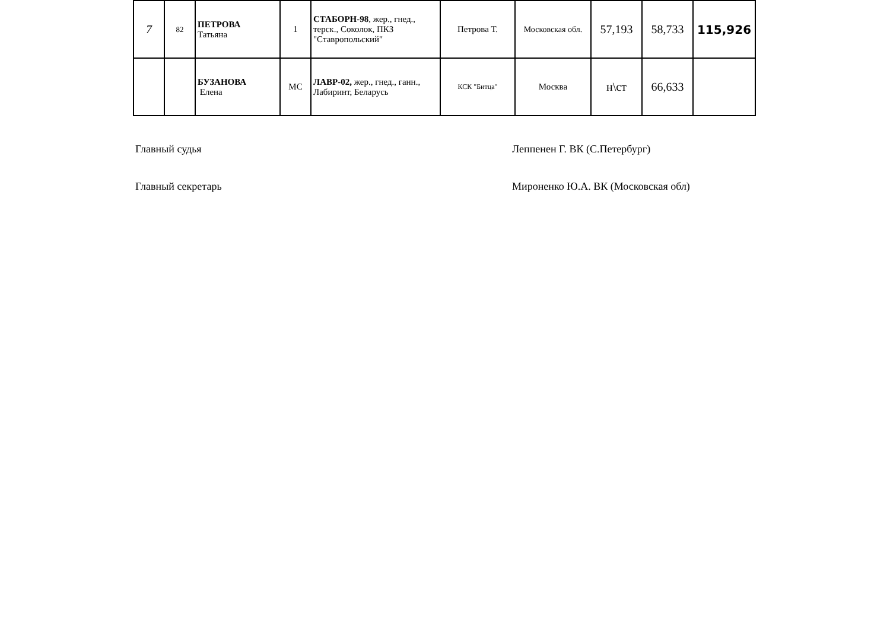| 7 | 82 | ПЕТРОВА Татьяна | 1 | СТАБОРН-98 , жер., гнед., терск., Соколок, ПКЗ "Ставропольский" | Петрова Т. | Московская обл. | 57,193 | 58,733 | 115,926 |
| | | БУЗАНОВА Елена | МС | ЛАВР-02, жер., гнед., ганн., Лабиринт, Беларусь | КСК "Битца" | Москва | н\ст | 66,633 | |
Главный судья Леппенен Г. ВК (С.Петербург)
Главный секретарь Мироненко Ю.А. ВК (Московская обл)